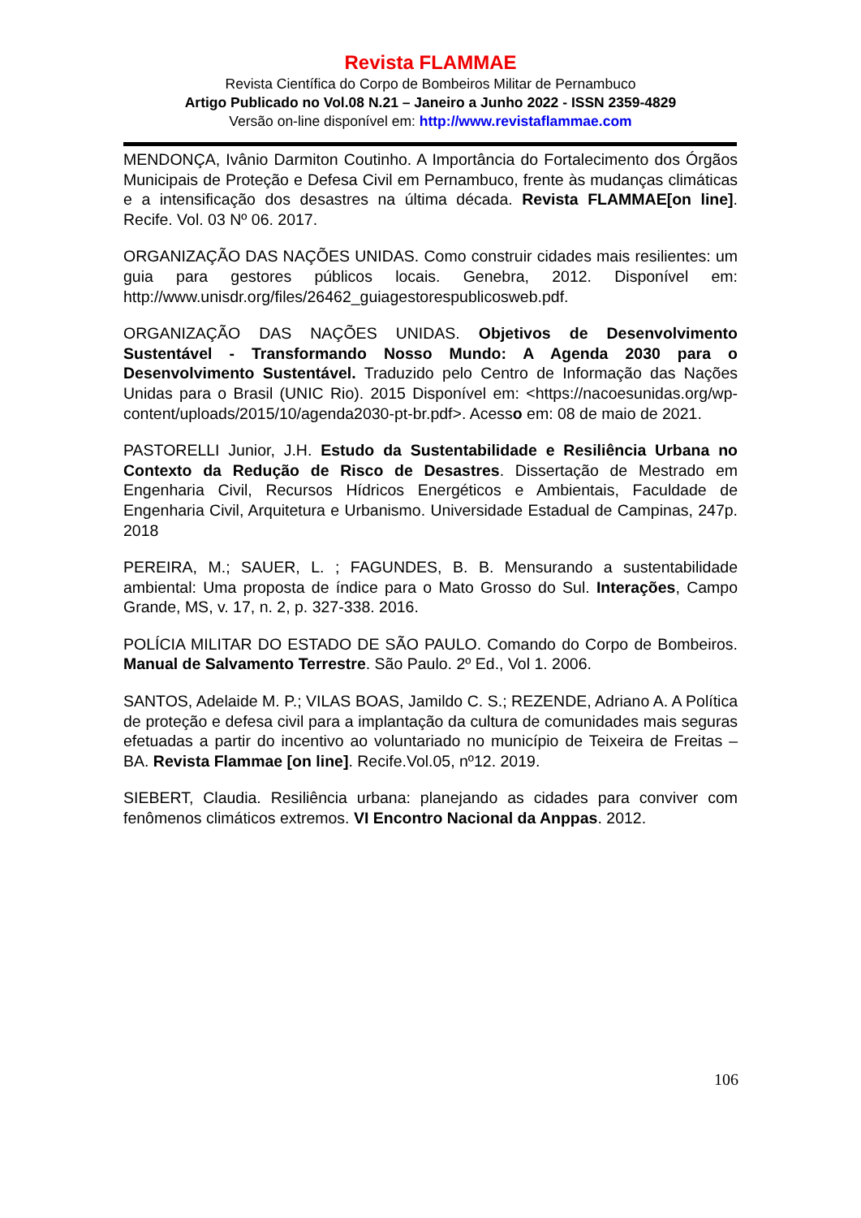Revista FLAMMAE
Revista Científica do Corpo de Bombeiros Militar de Pernambuco
Artigo Publicado no Vol.08 N.21 – Janeiro a Junho 2022 - ISSN 2359-4829
Versão on-line disponível em: http://www.revistaflammae.com
MENDONÇA, Ivânio Darmiton Coutinho. A Importância do Fortalecimento dos Órgãos Municipais de Proteção e Defesa Civil em Pernambuco, frente às mudanças climáticas e a intensificação dos desastres na última década. Revista FLAMMAE[on line]. Recife. Vol. 03 Nº 06. 2017.
ORGANIZAÇÃO DAS NAÇÕES UNIDAS. Como construir cidades mais resilientes: um guia para gestores públicos locais. Genebra, 2012. Disponível em: http://www.unisdr.org/files/26462_guiagestorespublicosweb.pdf.
ORGANIZAÇÃO DAS NAÇÕES UNIDAS. Objetivos de Desenvolvimento Sustentável - Transformando Nosso Mundo: A Agenda 2030 para o Desenvolvimento Sustentável. Traduzido pelo Centro de Informação das Nações Unidas para o Brasil (UNIC Rio). 2015 Disponível em: <https://nacoesunidas.org/wp-content/uploads/2015/10/agenda2030-pt-br.pdf>. Acesso em: 08 de maio de 2021.
PASTORELLI Junior, J.H. Estudo da Sustentabilidade e Resiliência Urbana no Contexto da Redução de Risco de Desastres. Dissertação de Mestrado em Engenharia Civil, Recursos Hídricos Energéticos e Ambientais, Faculdade de Engenharia Civil, Arquitetura e Urbanismo. Universidade Estadual de Campinas, 247p. 2018
PEREIRA, M.; SAUER, L. ; FAGUNDES, B. B. Mensurando a sustentabilidade ambiental: Uma proposta de índice para o Mato Grosso do Sul. Interações, Campo Grande, MS, v. 17, n. 2, p. 327-338. 2016.
POLÍCIA MILITAR DO ESTADO DE SÃO PAULO. Comando do Corpo de Bombeiros. Manual de Salvamento Terrestre. São Paulo. 2º Ed., Vol 1. 2006.
SANTOS, Adelaide M. P.; VILAS BOAS, Jamildo C. S.; REZENDE, Adriano A. A Política de proteção e defesa civil para a implantação da cultura de comunidades mais seguras efetuadas a partir do incentivo ao voluntariado no município de Teixeira de Freitas – BA. Revista Flammae [on line]. Recife.Vol.05, nº12. 2019.
SIEBERT, Claudia. Resiliência urbana: planejando as cidades para conviver com fenômenos climáticos extremos. VI Encontro Nacional da Anppas. 2012.
106